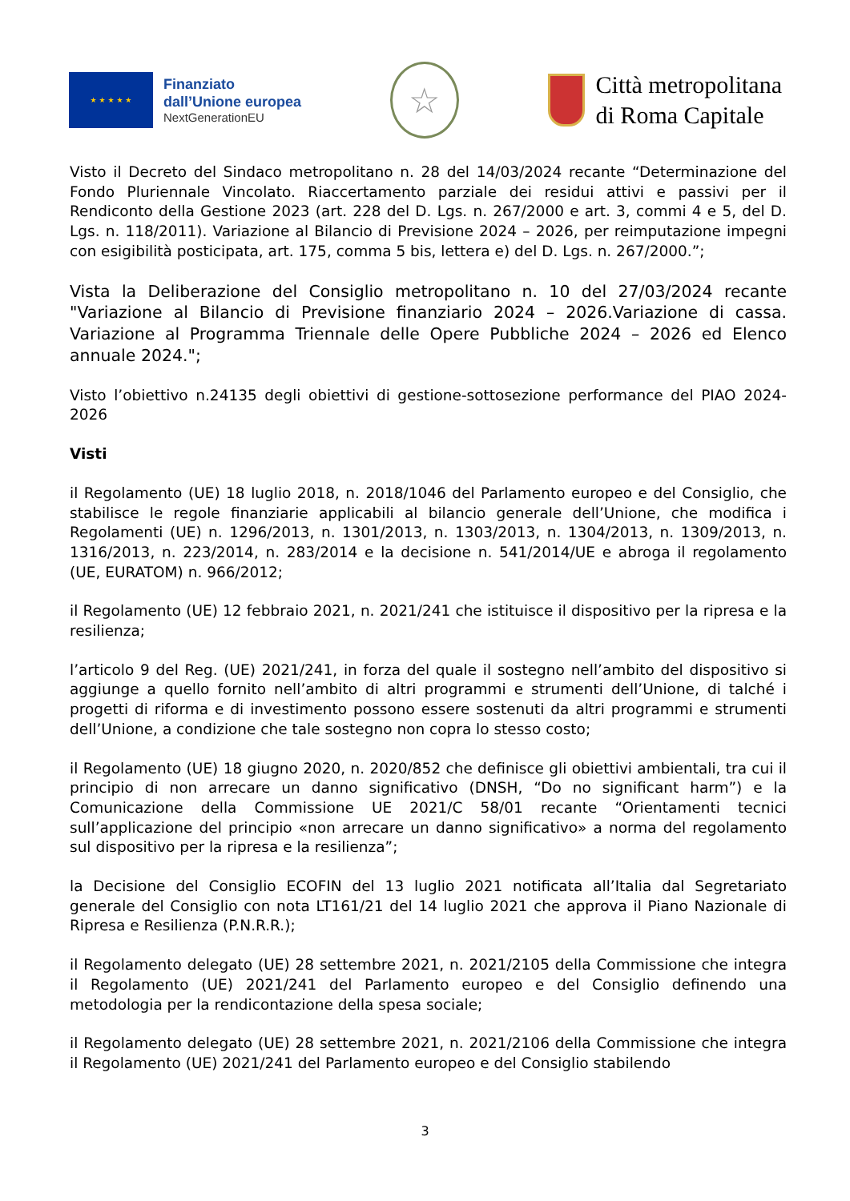★ ★ ★ ★ ★
Finanziato
dall’Unione europea
NextGenerationEU
☆
Città metropolitana
di Roma Capitale
Visto il Decreto del Sindaco metropolitano n. 28 del 14/03/2024 recante “Determinazione del Fondo Pluriennale Vincolato. Riaccertamento parziale dei residui attivi e passivi per il Rendiconto della Gestione 2023 (art. 228 del D. Lgs. n. 267/2000 e art. 3, commi 4 e 5, del D. Lgs. n. 118/2011). Variazione al Bilancio di Previsione 2024 – 2026, per reimputazione impegni con esigibilità posticipata, art. 175, comma 5 bis, lettera e) del D. Lgs. n. 267/2000.”;
Vista la Deliberazione del Consiglio metropolitano n. 10 del 27/03/2024 recante "Variazione al Bilancio di Previsione finanziario 2024 – 2026.Variazione di cassa. Variazione al Programma Triennale delle Opere Pubbliche 2024 – 2026 ed Elenco annuale 2024.";
Visto l’obiettivo n.24135 degli obiettivi di gestione-sottosezione performance del PIAO 2024-2026
Visti
il Regolamento (UE) 18 luglio 2018, n. 2018/1046 del Parlamento europeo e del Consiglio, che stabilisce le regole finanziarie applicabili al bilancio generale dell’Unione, che modifica i Regolamenti (UE) n. 1296/2013, n. 1301/2013, n. 1303/2013, n. 1304/2013, n. 1309/2013, n. 1316/2013, n. 223/2014, n. 283/2014 e la decisione n. 541/2014/UE e abroga il regolamento (UE, EURATOM) n. 966/2012;
il Regolamento (UE) 12 febbraio 2021, n. 2021/241 che istituisce il dispositivo per la ripresa e la resilienza;
l’articolo 9 del Reg. (UE) 2021/241, in forza del quale il sostegno nell’ambito del dispositivo si aggiunge a quello fornito nell’ambito di altri programmi e strumenti dell’Unione, di talché i progetti di riforma e di investimento possono essere sostenuti da altri programmi e strumenti dell’Unione, a condizione che tale sostegno non copra lo stesso costo;
il Regolamento (UE) 18 giugno 2020, n. 2020/852 che definisce gli obiettivi ambientali, tra cui il principio di non arrecare un danno significativo (DNSH, “Do no significant harm”) e la Comunicazione della Commissione UE 2021/C 58/01 recante “Orientamenti tecnici sull’applicazione del principio «non arrecare un danno significativo» a norma del regolamento sul dispositivo per la ripresa e la resilienza”;
la Decisione del Consiglio ECOFIN del 13 luglio 2021 notificata all’Italia dal Segretariato generale del Consiglio con nota LT161/21 del 14 luglio 2021 che approva il Piano Nazionale di Ripresa e Resilienza (P.N.R.R.);
il Regolamento delegato (UE) 28 settembre 2021, n. 2021/2105 della Commissione che integra il Regolamento (UE) 2021/241 del Parlamento europeo e del Consiglio definendo una metodologia per la rendicontazione della spesa sociale;
il Regolamento delegato (UE) 28 settembre 2021, n. 2021/2106 della Commissione che integra il Regolamento (UE) 2021/241 del Parlamento europeo e del Consiglio stabilendo
3